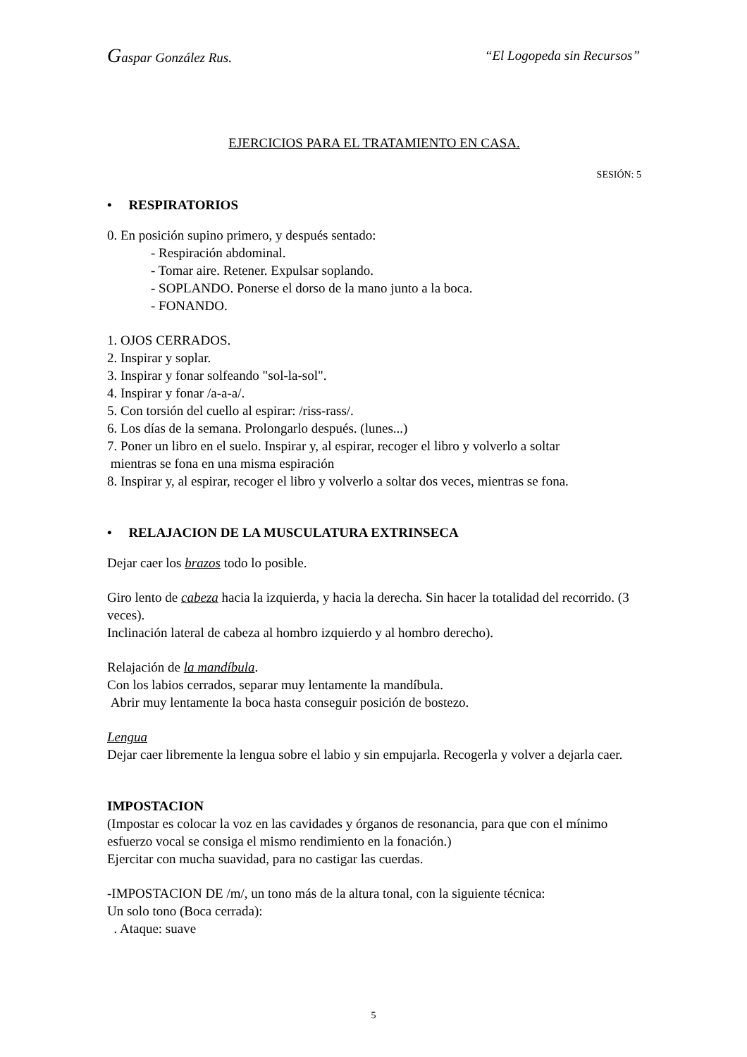Gaspar González Rus. “El Logopeda sin Recursos”
EJERCICIOS PARA EL TRATAMIENTO EN CASA.
SESIÓN: 5
• RESPIRATORIOS
0. En posición supino primero, y después sentado:
- Respiración abdominal.
- Tomar aire. Retener. Expulsar soplando.
- SOPLANDO. Ponerse el dorso de la mano junto a la boca.
- FONANDO.
1. OJOS CERRADOS.
2. Inspirar y soplar.
3. Inspirar y fonar solfeando "sol-la-sol".
4. Inspirar y fonar /a-a-a/.
5. Con torsión del cuello al espirar: /riss-rass/.
6. Los días de la semana. Prolongarlo después. (lunes...)
7. Poner un libro en el suelo. Inspirar y, al espirar, recoger el libro y volverlo a soltar
mientras se fona en una misma espiración
8. Inspirar y, al espirar, recoger el libro y volverlo a soltar dos veces, mientras se fona.
• RELAJACION DE LA MUSCULATURA EXTRINSECA
Dejar caer los brazos todo lo posible.
Giro lento de cabeza hacia la izquierda, y hacia la derecha. Sin hacer la totalidad del recorrido. (3 veces).
Inclinación lateral de cabeza al hombro izquierdo y al hombro derecho).
Relajación de la mandíbula.
Con los labios cerrados, separar muy lentamente la mandíbula.
Abrir muy lentamente la boca hasta conseguir posición de bostezo.
Lengua
Dejar caer libremente la lengua sobre el labio y sin empujarla. Recogerla y volver a dejarla caer.
IMPOSTACION
(Impostar es colocar la voz en las cavidades y órganos de resonancia, para que con el mínimo esfuerzo vocal se consiga el mismo rendimiento en la fonación.)
Ejercitar con mucha suavidad, para no castigar las cuerdas.
-IMPOSTACION DE /m/, un tono más de la altura tonal, con la siguiente técnica:
Un solo tono (Boca cerrada):
. Ataque: suave
5